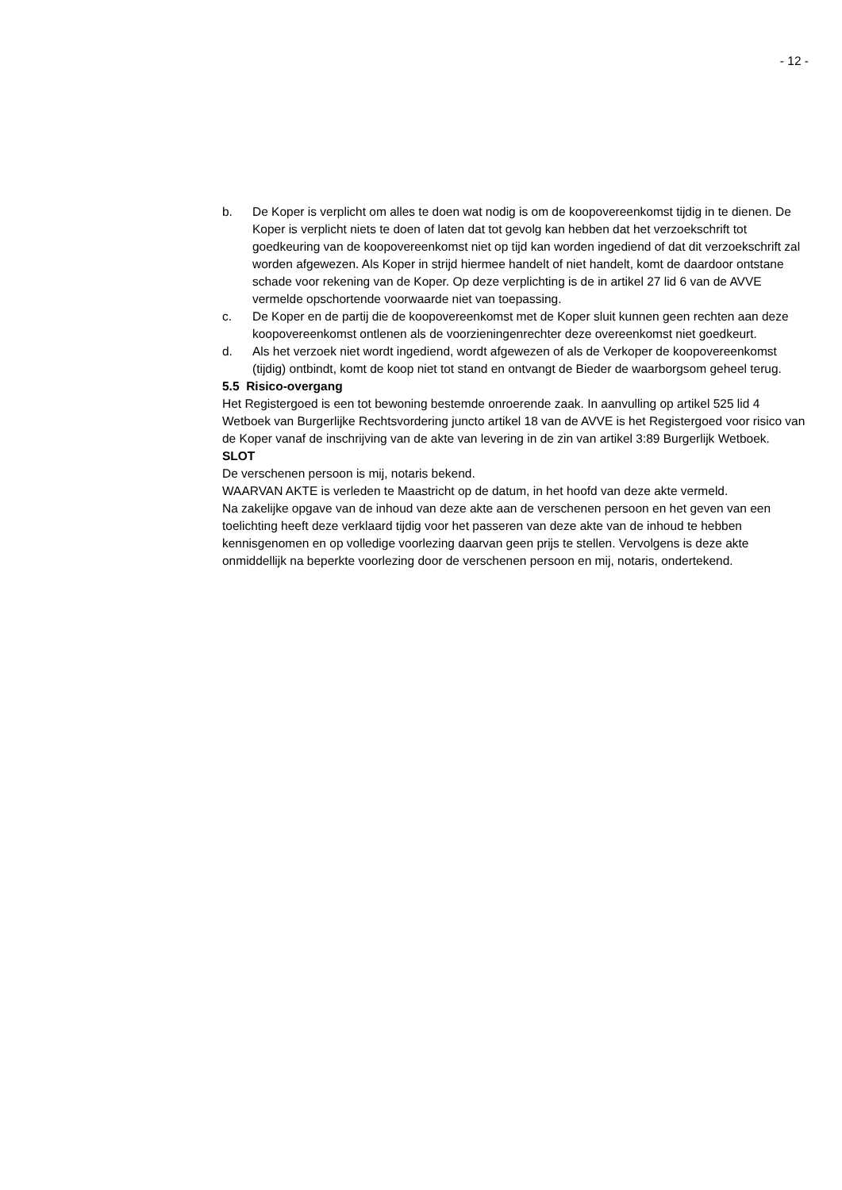- 12 -
b. De Koper is verplicht om alles te doen wat nodig is om de koopovereenkomst tijdig in te dienen. De Koper is verplicht niets te doen of laten dat tot gevolg kan hebben dat het verzoekschrift tot goedkeuring van de koopovereenkomst niet op tijd kan worden ingediend of dat dit verzoekschrift zal worden afgewezen. Als Koper in strijd hiermee handelt of niet handelt, komt de daardoor ontstane schade voor rekening van de Koper. Op deze verplichting is de in artikel 27 lid 6 van de AVVE vermelde opschortende voorwaarde niet van toepassing.
c. De Koper en de partij die de koopovereenkomst met de Koper sluit kunnen geen rechten aan deze koopovereenkomst ontlenen als de voorzieningenrechter deze overeenkomst niet goedkeurt.
d. Als het verzoek niet wordt ingediend, wordt afgewezen of als de Verkoper de koopovereenkomst (tijdig) ontbindt, komt de koop niet tot stand en ontvangt de Bieder de waarborgsom geheel terug.
5.5 Risico-overgang
Het Registergoed is een tot bewoning bestemde onroerende zaak. In aanvulling op artikel 525 lid 4 Wetboek van Burgerlijke Rechtsvordering juncto artikel 18 van de AVVE is het Registergoed voor risico van de Koper vanaf de inschrijving van de akte van levering in de zin van artikel 3:89 Burgerlijk Wetboek.
SLOT
De verschenen persoon is mij, notaris bekend.
WAARVAN AKTE is verleden te Maastricht op de datum, in het hoofd van deze akte vermeld.
Na zakelijke opgave van de inhoud van deze akte aan de verschenen persoon en het geven van een toelichting heeft deze verklaard tijdig voor het passeren van deze akte van de inhoud te hebben kennisgenomen en op volledige voorlezing daarvan geen prijs te stellen. Vervolgens is deze akte onmiddellijk na beperkte voorlezing door de verschenen persoon en mij, notaris, ondertekend.